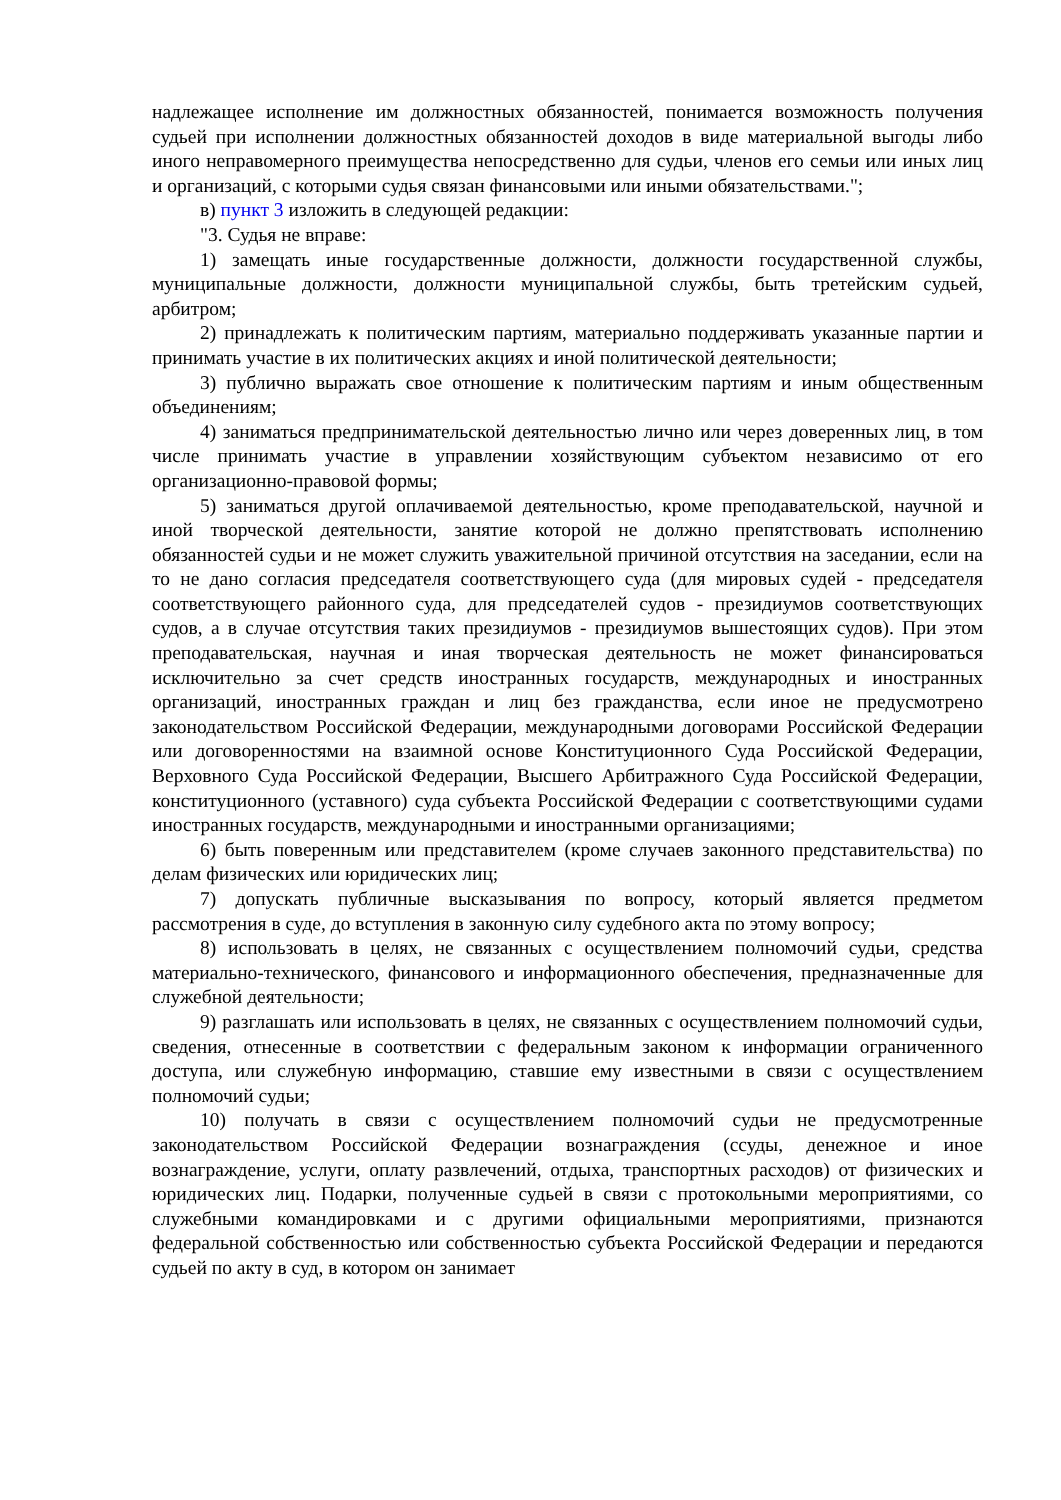надлежащее исполнение им должностных обязанностей, понимается возможность получения судьей при исполнении должностных обязанностей доходов в виде материальной выгоды либо иного неправомерного преимущества непосредственно для судьи, членов его семьи или иных лиц и организаций, с которыми судья связан финансовыми или иными обязательствами.";
в) пункт 3 изложить в следующей редакции:
"3. Судья не вправе:
1) замещать иные государственные должности, должности государственной службы, муниципальные должности, должности муниципальной службы, быть третейским судьей, арбитром;
2) принадлежать к политическим партиям, материально поддерживать указанные партии и принимать участие в их политических акциях и иной политической деятельности;
3) публично выражать свое отношение к политическим партиям и иным общественным объединениям;
4) заниматься предпринимательской деятельностью лично или через доверенных лиц, в том числе принимать участие в управлении хозяйствующим субъектом независимо от его организационно-правовой формы;
5) заниматься другой оплачиваемой деятельностью, кроме преподавательской, научной и иной творческой деятельности, занятие которой не должно препятствовать исполнению обязанностей судьи и не может служить уважительной причиной отсутствия на заседании, если на то не дано согласия председателя соответствующего суда (для мировых судей - председателя соответствующего районного суда, для председателей судов - президиумов соответствующих судов, а в случае отсутствия таких президиумов - президиумов вышестоящих судов). При этом преподавательская, научная и иная творческая деятельность не может финансироваться исключительно за счет средств иностранных государств, международных и иностранных организаций, иностранных граждан и лиц без гражданства, если иное не предусмотрено законодательством Российской Федерации, международными договорами Российской Федерации или договоренностями на взаимной основе Конституционного Суда Российской Федерации, Верховного Суда Российской Федерации, Высшего Арбитражного Суда Российской Федерации, конституционного (уставного) суда субъекта Российской Федерации с соответствующими судами иностранных государств, международными и иностранными организациями;
6) быть поверенным или представителем (кроме случаев законного представительства) по делам физических или юридических лиц;
7) допускать публичные высказывания по вопросу, который является предметом рассмотрения в суде, до вступления в законную силу судебного акта по этому вопросу;
8) использовать в целях, не связанных с осуществлением полномочий судьи, средства материально-технического, финансового и информационного обеспечения, предназначенные для служебной деятельности;
9) разглашать или использовать в целях, не связанных с осуществлением полномочий судьи, сведения, отнесенные в соответствии с федеральным законом к информации ограниченного доступа, или служебную информацию, ставшие ему известными в связи с осуществлением полномочий судьи;
10) получать в связи с осуществлением полномочий судьи не предусмотренные законодательством Российской Федерации вознаграждения (ссуды, денежное и иное вознаграждение, услуги, оплату развлечений, отдыха, транспортных расходов) от физических и юридических лиц. Подарки, полученные судьей в связи с протокольными мероприятиями, со служебными командировками и с другими официальными мероприятиями, признаются федеральной собственностью или собственностью субъекта Российской Федерации и передаются судьей по акту в суд, в котором он занимает